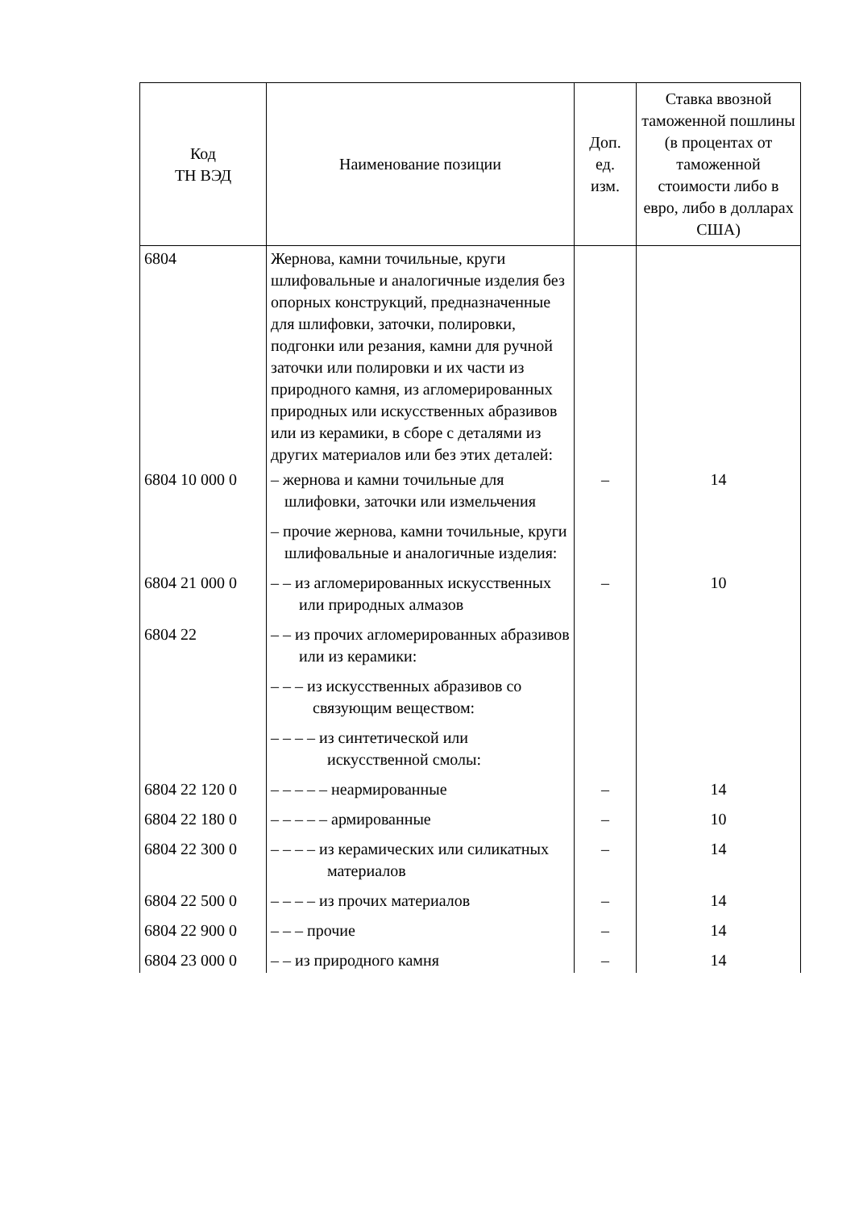| Код ТН ВЭД | Наименование позиции | Доп. ед. изм. | Ставка ввозной таможенной пошлины (в процентах от таможенной стоимости либо в евро, либо в долларах США) |
| --- | --- | --- | --- |
| 6804 | Жернова, камни точильные, круги шлифовальные и аналогичные изделия без опорных конструкций, предназначенные для шлифовки, заточки, полировки, подгонки или резания, камни для ручной заточки или полировки и их части из природного камня, из агломерированных природных или искусственных абразивов или из керамики, в сборе с деталями из других материалов или без этих деталей: | | |
| 6804 10 000 0 | – жернова и камни точильные для шлифовки, заточки или измельчения | – | 14 |
| | – прочие жернова, камни точильные, круги шлифовальные и аналогичные изделия: | | |
| 6804 21 000 0 | – – из агломерированных искусственных или природных алмазов | – | 10 |
| 6804 22 | – – из прочих агломерированных абразивов или из керамики: | | |
| | – – – из искусственных абразивов со связующим веществом: | | |
| | – – – – из синтетической или искусственной смолы: | | |
| 6804 22 120 0 | – – – – – неармированные | – | 14 |
| 6804 22 180 0 | – – – – – армированные | – | 10 |
| 6804 22 300 0 | – – – – из керамических или силикатных материалов | – | 14 |
| 6804 22 500 0 | – – – – из прочих материалов | – | 14 |
| 6804 22 900 0 | – – – прочие | – | 14 |
| 6804 23 000 0 | – – из природного камня | – | 14 |